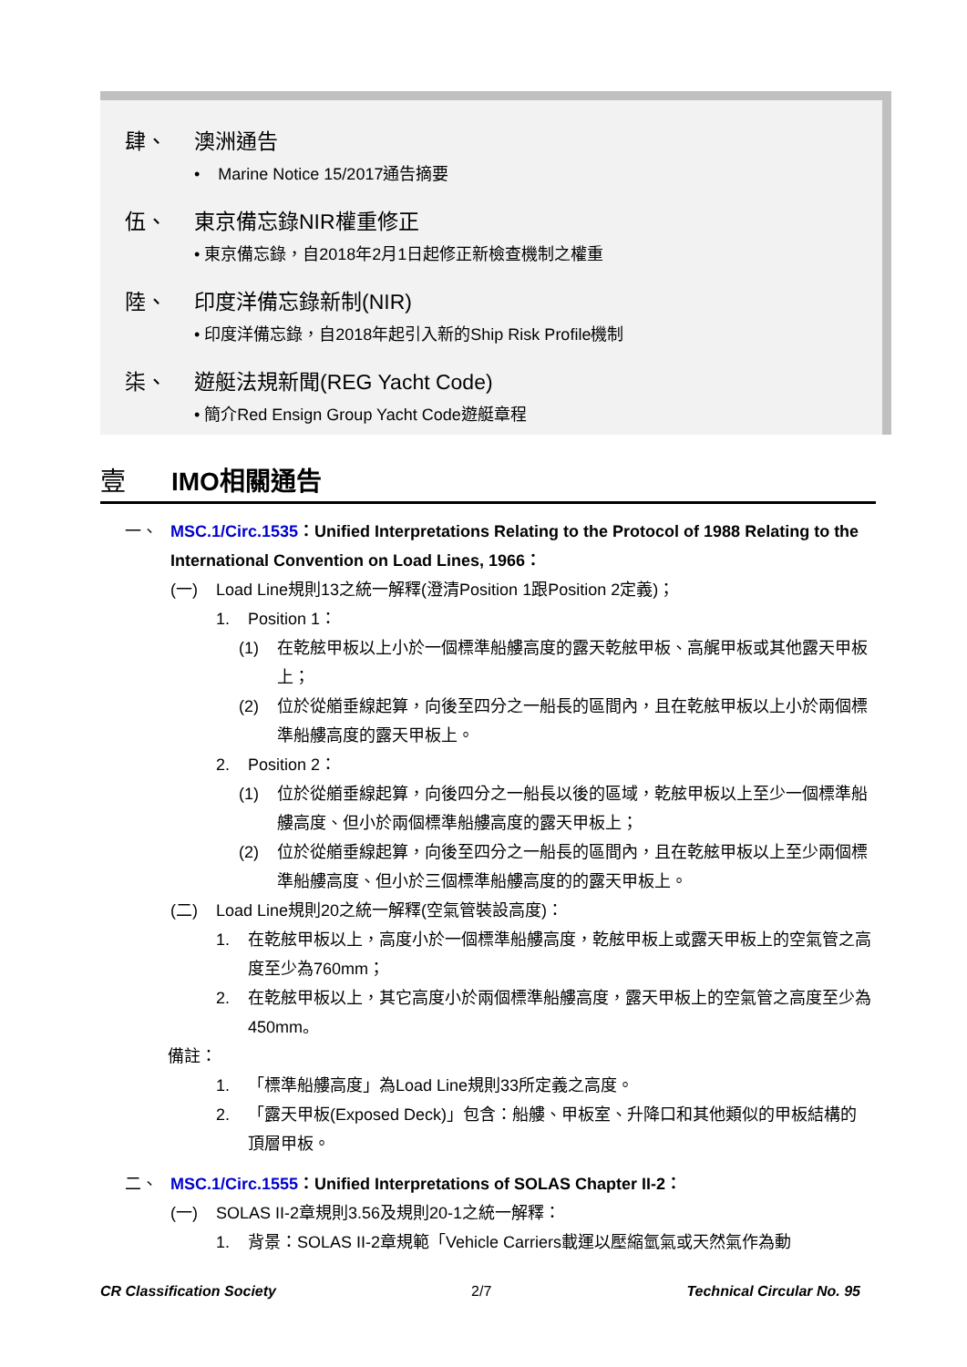肆、 澳洲通告
• Marine Notice 15/2017通告摘要
伍、 東京備忘錄NIR權重修正
• 東京備忘錄，自2018年2月1日起修正新檢查機制之權重
陸、 印度洋備忘錄新制(NIR)
• 印度洋備忘錄，自2018年起引入新的Ship Risk Profile機制
柒、 遊艇法規新聞(REG Yacht Code)
• 簡介Red Ensign Group Yacht Code遊艇章程
壹 IMO相關通告
一、 MSC.1/Circ.1535：Unified Interpretations Relating to the Protocol of 1988 Relating to the International Convention on Load Lines, 1966：
(一) Load Line規則13之統一解釋(澄清Position 1跟Position 2定義)；
1. Position 1：
(1) 在乾舷甲板以上小於一個標準船艛高度的露天乾舷甲板、高艉甲板或其他露天甲板上；
(2) 位於從艏垂線起算，向後至四分之一船長的區間內，且在乾舷甲板以上小於兩個標準船艛高度的露天甲板上。
2. Position 2：
(1) 位於從艏垂線起算，向後四分之一船長以後的區域，乾舷甲板以上至少一個標準船艛高度、但小於兩個標準船艛高度的露天甲板上；
(2) 位於從艏垂線起算，向後至四分之一船長的區間內，且在乾舷甲板以上至少兩個標準船艛高度、但小於三個標準船艛高度的的露天甲板上。
(二) Load Line規則20之統一解釋(空氣管裝設高度)：
1. 在乾舷甲板以上，高度小於一個標準船艛高度，乾舷甲板上或露天甲板上的空氣管之高度至少為760mm；
2. 在乾舷甲板以上，其它高度小於兩個標準船艛高度，露天甲板上的空氣管之高度至少為450mm。
備註：
1. 「標準船艛高度」為Load Line規則33所定義之高度。
2. 「露天甲板(Exposed Deck)」包含：船艛、甲板室、升降口和其他類似的甲板結構的頂層甲板。
二、 MSC.1/Circ.1555：Unified Interpretations of SOLAS Chapter II-2：
(一) SOLAS II-2章規則3.56及規則20-1之統一解釋：
1. 背景：SOLAS II-2章規範「Vehicle Carriers載運以壓縮氫氣或天然氣作為動
CR Classification Society 2/7 Technical Circular No. 95